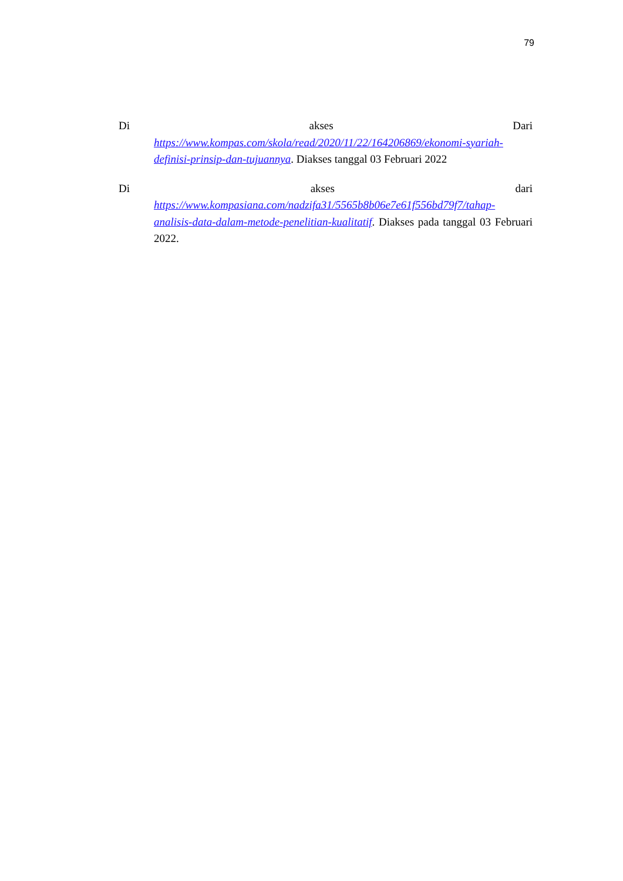79
Di akses Dari
https://www.kompas.com/skola/read/2020/11/22/164206869/ekonomi-syariah-definisi-prinsip-dan-tujuannya. Diakses tanggal 03 Februari 2022
Di akses dari
https://www.kompasiana.com/nadzifa31/5565b8b06e7e61f556bd79f7/tahap-analisis-data-dalam-metode-penelitian-kualitatif. Diakses pada tanggal 03 Februari 2022.